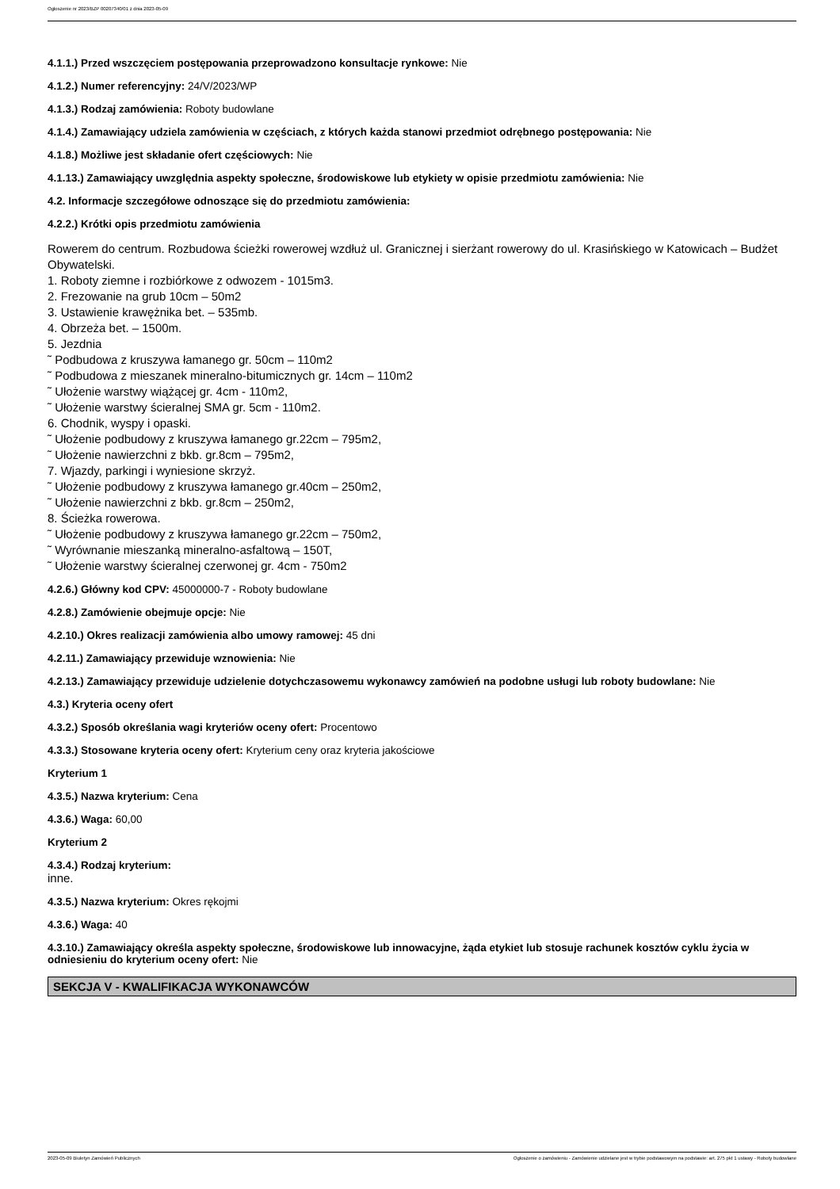Ogłoszenie nr 2023/BZP 00207340/01 z dnia 2023-05-09
4.1.1.) Przed wszczęciem postępowania przeprowadzono konsultacje rynkowe: Nie
4.1.2.) Numer referencyjny: 24/V/2023/WP
4.1.3.) Rodzaj zamówienia: Roboty budowlane
4.1.4.) Zamawiający udziela zamówienia w częściach, z których każda stanowi przedmiot odrębnego postępowania: Nie
4.1.8.) Możliwe jest składanie ofert częściowych: Nie
4.1.13.) Zamawiający uwzględnia aspekty społeczne, środowiskowe lub etykiety w opisie przedmiotu zamówienia: Nie
4.2. Informacje szczegółowe odnoszące się do przedmiotu zamówienia:
4.2.2.) Krótki opis przedmiotu zamówienia
Rowerem do centrum. Rozbudowa ścieżki rowerowej wzdłuż ul. Granicznej i sierżant rowerowy do ul. Krasińskiego w Katowicach – Budżet Obywatelski.
1. Roboty ziemne i rozbiórkowe z odwozem - 1015m3.
2. Frezowanie na grub 10cm – 50m2
3. Ustawienie krawężnika bet. – 535mb.
4. Obrzeża bet. – 1500m.
5. Jezdnia
˜ Podbudowa z kruszywa łamanego gr. 50cm – 110m2
˜ Podbudowa z mieszanek mineralno-bitumicznych gr. 14cm – 110m2
˜ Ułożenie warstwy wiążącej gr. 4cm - 110m2,
˜ Ułożenie warstwy ścieralnej SMA gr. 5cm - 110m2.
6. Chodnik, wyspy i opaski.
˜ Ułożenie podbudowy z kruszywa łamanego gr.22cm – 795m2,
˜ Ułożenie nawierzchni z bkb. gr.8cm – 795m2,
7. Wjazdy, parkingi i wyniesione skrzyż.
˜ Ułożenie podbudowy z kruszywa łamanego gr.40cm – 250m2,
˜ Ułożenie nawierzchni z bkb. gr.8cm – 250m2,
8. Ścieżka rowerowa.
˜ Ułożenie podbudowy z kruszywa łamanego gr.22cm – 750m2,
˜ Wyrównanie mieszanką mineralno-asfaltową – 150T,
˜ Ułożenie warstwy ścieralnej czerwonej gr. 4cm - 750m2
4.2.6.) Główny kod CPV: 45000000-7 - Roboty budowlane
4.2.8.) Zamówienie obejmuje opcje: Nie
4.2.10.) Okres realizacji zamówienia albo umowy ramowej: 45 dni
4.2.11.) Zamawiający przewiduje wznowienia: Nie
4.2.13.) Zamawiający przewiduje udzielenie dotychczasowemu wykonawcy zamówień na podobne usługi lub roboty budowlane: Nie
4.3.) Kryteria oceny ofert
4.3.2.) Sposób określania wagi kryteriów oceny ofert: Procentowo
4.3.3.) Stosowane kryteria oceny ofert: Kryterium ceny oraz kryteria jakościowe
Kryterium 1
4.3.5.) Nazwa kryterium: Cena
4.3.6.) Waga: 60,00
Kryterium 2
4.3.4.) Rodzaj kryterium:
inne.
4.3.5.) Nazwa kryterium: Okres rękojmi
4.3.6.) Waga: 40
4.3.10.) Zamawiający określa aspekty społeczne, środowiskowe lub innowacyjne, żąda etykiet lub stosuje rachunek kosztów cyklu życia w odniesieniu do kryterium oceny ofert: Nie
SEKCJA V - KWALIFIKACJA WYKONAWCÓW
2023-05-09 Biuletyn Zamówień Publicznych Ogłoszenie o zamówieniu - Zamówienie udzielane jest w trybie podstawowym na podstawie: art. 275 pkt 1 ustawy - Roboty budowlane